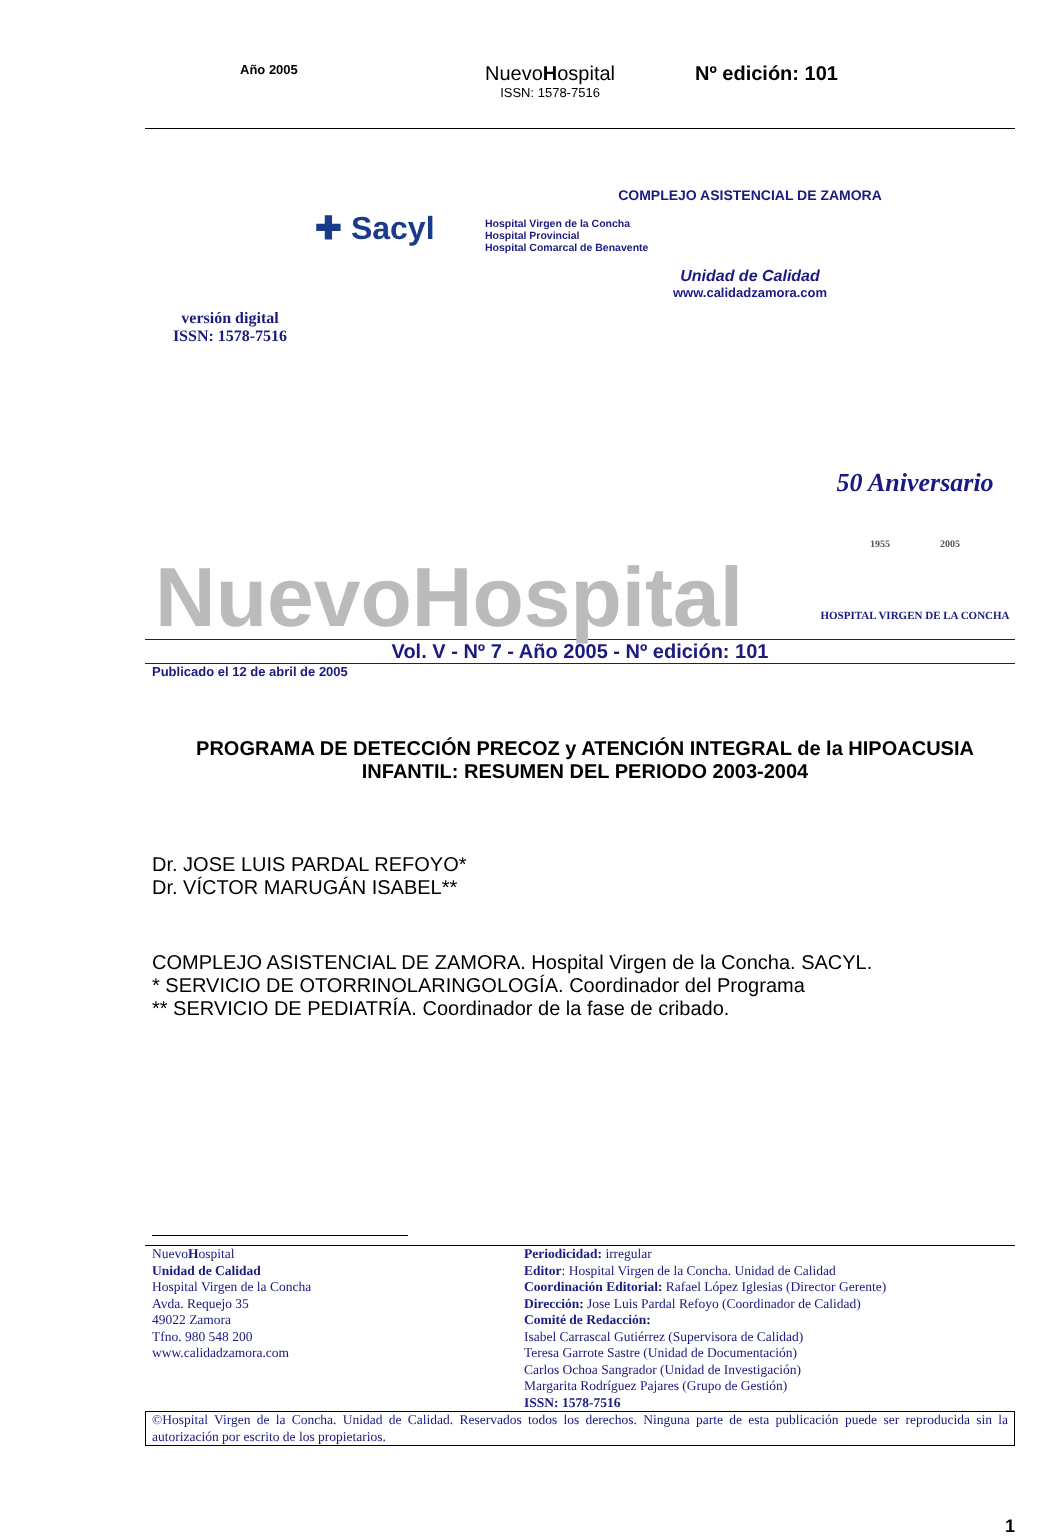Año 2005
Nuevo Hospital
ISSN: 1578-7516
Nº edición: 101
versión digital
ISSN: 1578-7516
✚ Sacyl
COMPLEJO ASISTENCIAL DE ZAMORA
Hospital Virgen de la Concha
Hospital Provincial
Hospital Comarcal de Benavente
Unidad de Calidad
www.calidadzamora.com
NuevoHospital
50 Aniversario
1955 2005
HOSPITAL VIRGEN DE LA CONCHA
Vol. V - Nº 7 - Año 2005 - Nº edición: 101
Publicado el 12 de abril de 2005
PROGRAMA DE DETECCIÓN PRECOZ y ATENCIÓN INTEGRAL de la HIPOACUSIA INFANTIL: RESUMEN DEL PERIODO 2003-2004
Dr. JOSE LUIS PARDAL REFOYO*
Dr. VÍCTOR MARUGÁN ISABEL**
COMPLEJO ASISTENCIAL DE ZAMORA. Hospital Virgen de la Concha. SACYL.
* SERVICIO DE OTORRINOLARINGOLOGÍA. Coordinador del Programa
** SERVICIO DE PEDIATRÍA. Coordinador de la fase de cribado.
Nuevo Hospital
Unidad de Calidad
Hospital Virgen de la Concha
Avda. Requejo 35
49022 Zamora
Tfno. 980 548 200
www.calidadzamora.com
Periodicidad: irregular
Editor: Hospital Virgen de la Concha. Unidad de Calidad
Coordinación Editorial: Rafael López Iglesias (Director Gerente)
Dirección: Jose Luis Pardal Refoyo (Coordinador de Calidad)
Comité de Redacción:
Isabel Carrascal Gutiérrez (Supervisora de Calidad)
Teresa Garrote Sastre (Unidad de Documentación)
Carlos Ochoa Sangrador (Unidad de Investigación)
Margarita Rodríguez Pajares (Grupo de Gestión)
ISSN: 1578-7516
©Hospital Virgen de la Concha. Unidad de Calidad. Reservados todos los derechos. Ninguna parte de esta publicación puede ser reproducida sin la autorización por escrito de los propietarios.
1